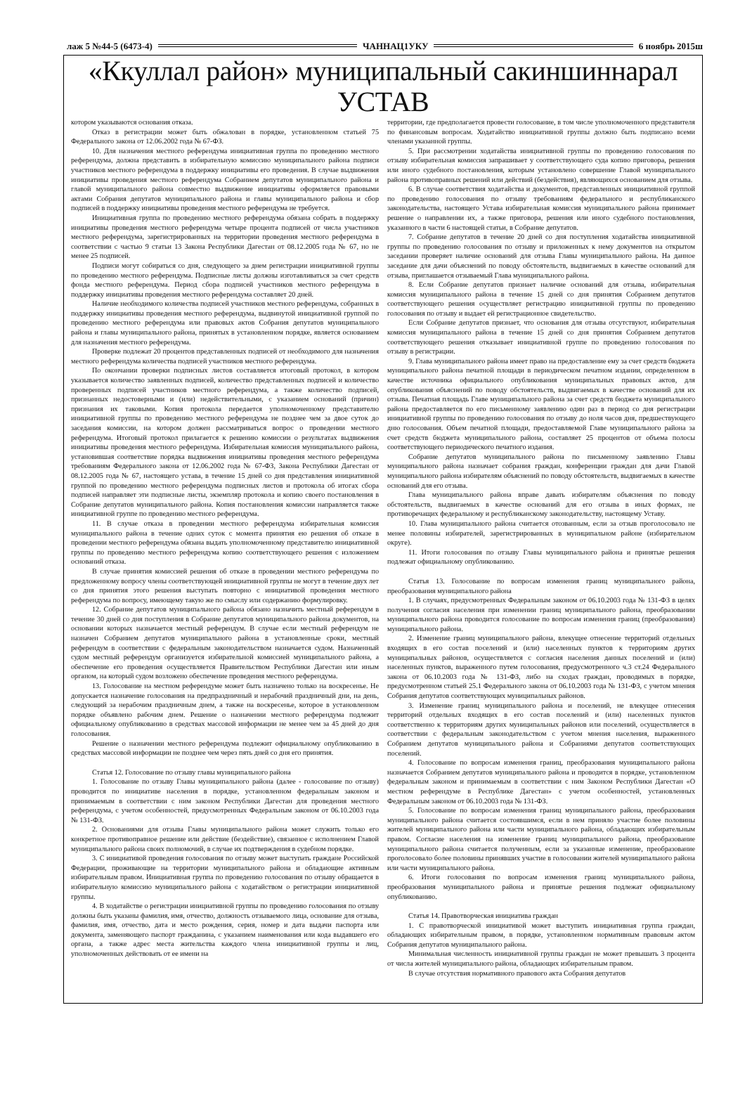лаж 5 №44-5 (6473-4) ЧАННАЦ1УКУ 6 ноябрь 2015ш
«Ккуллал район» муниципальный сакиншиннарал УСТАВ
котором указываются основания отказа.
Отказ в регистрации может быть обжалован в порядке, установленном статьей 75 Федерального закона от 12.06.2002 года № 67-ФЗ.
10. Для назначения местного референдума инициативная группа по проведению местного референдума, должна представить в избирательную комиссию муниципального района подписи участников местного референдума в поддержку инициативы его проведения. В случае выдвижения инициативы проведения местного референдума Собранием депутатов муниципального района и главой муниципального района совместно выдвижение инициативы оформляется правовыми актами Собрания депутатов муниципального района и главы муниципального района и сбор подписей в поддержку инициативы проведения местного референдума не требуется.
Инициативная группа по проведению местного референдума обязана собрать в поддержку инициативы проведения местного референдума четыре процента подписей от числа участников местного референдума, зарегистрированных на территории проведения местного референдума в соответствии с частью 9 статьи 13 Закона Республики Дагестан от 08.12.2005 года № 67, но не менее 25 подписей.
Подписи могут собираться со дня, следующего за днем регистрации инициативной группы по проведению местного референдума. Подписные листы должны изготавливаться за счет средств фонда местного референдума. Период сбора подписей участников местного референдума в поддержку инициативы проведения местного референдума составляет 20 дней.
Наличие необходимого количества подписей участников местного референдума, собранных в поддержку инициативы проведения местного референдума, выдвинутой инициативной группой по проведению местного референдума или правовых актов Собрания депутатов муниципального района и главы муниципального района, принятых в установленном порядке, является основанием для назначения местного референдума.
Проверке подлежат 20 процентов представленных подписей от необходимого для назначения местного референдума количества подписей участников местного референдума.
По окончании проверки подписных листов составляется итоговый протокол, в котором указывается количество заявленных подписей, количество представленных подписей и количество проверенных подписей участников местного референдума, а также количество подписей, признанных недостоверными и (или) недействительными, с указанием оснований (причин) признания их таковыми. Копия протокола передается уполномоченному представителю инициативной группы по проведению местного референдума не позднее чем за двое суток до заседания комиссии, на котором должен рассматриваться вопрос о проведении местного референдума. Итоговый протокол прилагается к решению комиссии о результатах выдвижения инициативы проведения местного референдума. Избирательная комиссия муниципального района, установившая соответствие порядка выдвижения инициативы проведения местного референдума требованиям Федерального закона от 12.06.2002 года № 67-ФЗ, Закона Республики Дагестан от 08.12.2005 года № 67, настоящего устава, в течение 15 дней со дня представления инициативной группой по проведению местного референдума подписных листов и протокола об итогах сбора подписей направляет эти подписные листы, экземпляр протокола и копию своего постановления в Собрание депутатов муниципального района. Копия постановления комиссии направляется также инициативной группе по проведению местного референдума.
11. В случае отказа в проведении местного референдума избирательная комиссия муниципального района в течение одних суток с момента принятия ею решения об отказе в проведении местного референдума обязана выдать уполномоченному представителю инициативной группы по проведению местного референдума копию соответствующего решения с изложением оснований отказа.
В случае принятия комиссией решения об отказе в проведении местного референдума по предложенному вопросу члены соответствующей инициативной группы не могут в течение двух лет со дня принятия этого решения выступать повторно с инициативой проведения местного референдума по вопросу, имеющему такую же по смыслу или содержанию формулировку.
12. Собрание депутатов муниципального района обязано назначить местный референдум в течение 30 дней со дня поступления в Собрание депутатов муниципального района документов, на основании которых назначается местный референдум. В случае если местный референдум не назначен Собранием депутатов муниципального района в установленные сроки, местный референдум в соответствии с федеральным законодательством назначается судом. Назначенный судом местный референдум организуется избирательной комиссией муниципального района, а обеспечение его проведения осуществляется Правительством Республики Дагестан или иным органом, на который судом возложено обеспечение проведения местного референдума.
13. Голосование на местном референдуме может быть назначено только на воскресенье. Не допускается назначение голосования на предпраздничный и нерабочий праздничный дни, на день, следующий за нерабочим праздничным днем, а также на воскресенье, которое в установленном порядке объявлено рабочим днем. Решение о назначении местного референдума подлежит официальному опубликованию в средствах массовой информации не менее чем за 45 дней до дня голосования.
Решение о назначении местного референдума подлежит официальному опубликованию в средствах массовой информации не позднее чем через пять дней со дня его принятия.
Статья 12. Голосование по отзыву главы муниципального района
1. Голосование по отзыву Главы муниципального района (далее - голосование по отзыву) проводится по инициативе населения в порядке, установленном федеральным законом и принимаемым в соответствии с ним законом Республики Дагестан для проведения местного референдума, с учетом особенностей, предусмотренных Федеральным законом от 06.10.2003 года № 131-ФЗ.
2. Основаниями для отзыва Главы муниципального района может служить только его конкретное противоправное решение или действие (бездействие), связанное с исполнением Главой муниципального района своих полномочий, в случае их подтверждения в судебном порядке.
3. С инициативой проведения голосования по отзыву может выступать граждане Российской Федерации, проживающие на территории муниципального района и обладающие активным избирательным правом. Инициативная группа по проведению голосования по отзыву обращается в избирательную комиссию муниципального района с ходатайством о регистрации инициативной группы.
4. В ходатайстве о регистрации инициативной группы по проведению голосования по отзыву должны быть указаны фамилия, имя, отчество, должность отзываемого лица, основание для отзыва, фамилия, имя, отчество, дата и место рождения, серия, номер и дата выдачи паспорта или документа, заменяющего паспорт гражданина, с указанием наименования или кода выдавшего его органа, а также адрес места жительства каждого члена инициативной группы и лиц, уполномоченных действовать от ее имени на
территории, где предполагается провести голосование, в том числе уполномоченного представителя по финансовым вопросам. Ходатайство инициативной группы должно быть подписано всеми членами указанной группы.
5. При рассмотрении ходатайства инициативной группы по проведению голосования по отзыву избирательная комиссия запрашивает у соответствующего суда копию приговора, решения или иного судебного постановления, которым установлено совершение Главой муниципального района противоправных решений или действий (бездействия), являющихся основанием для отзыва.
6. В случае соответствия ходатайства и документов, представленных инициативной группой по проведению голосования по отзыву требованиям федерального и республиканского законодательства, настоящего Устава избирательная комиссия муниципального района принимает решение о направлении их, а также приговора, решения или иного судебного постановления, указанного в части 6 настоящей статьи, в Собрание депутатов.
7. Собрание депутатов в течение 20 дней со дня поступления ходатайства инициативной группы по проведению голосования по отзыву и приложенных к нему документов на открытом заседании проверяет наличие оснований для отзыва Главы муниципального района. На данное заседание для дачи объяснений по поводу обстоятельств, выдвигаемых в качестве оснований для отзыва, приглашается отзываемый Глава муниципального района.
8. Если Собрание депутатов признает наличие оснований для отзыва, избирательная комиссия муниципального района в течение 15 дней со дня принятия Собранием депутатов соответствующего решения осуществляет регистрацию инициативной группы по проведению голосования по отзыву и выдает ей регистрационное свидетельство.
Если Собрание депутатов признает, что основания для отзыва отсутствуют, избирательная комиссия муниципального района в течение 15 дней со дня принятия Собранием депутатов соответствующего решения отказывает инициативной группе по проведению голосования по отзыву в регистрации.
9. Глава муниципального района имеет право на предоставление ему за счет средств бюджета муниципального района печатной площади в периодическом печатном издании, определенном в качестве источника официального опубликования муниципальных правовых актов, для опубликования объяснений по поводу обстоятельств, выдвигаемых в качестве оснований для их отзыва. Печатная площадь Главе муниципального района за счет средств бюджета муниципального района предоставляется по его письменному заявлению один раз в период со дня регистрации инициативной группы по проведению голосования по отзыву до ноля часов дня, предшествующего дню голосования. Объем печатной площади, предоставляемой Главе муниципального района за счет средств бюджета муниципального района, составляет 25 процентов от объема полосы соответствующего периодического печатного издания.
Собрание депутатов муниципального района по письменному заявлению Главы муниципального района назначает собрания граждан, конференции граждан для дачи Главой муниципального района избирателям объяснений по поводу обстоятельств, выдвигаемых в качестве оснований для его отзыва.
Глава муниципального района вправе давать избирателям объяснения по поводу обстоятельств, выдвигаемых в качестве оснований для его отзыва в иных формах, не противоречащих федеральному и республиканскому законодательству, настоящему Уставу.
10. Глава муниципального района считается отозванным, если за отзыв проголосовало не менее половины избирателей, зарегистрированных в муниципальном районе (избирательном округе).
11. Итоги голосования по отзыву Главы муниципального района и принятые решения подлежат официальному опубликованию.
Статья 13. Голосование по вопросам изменения границ муниципального района, преобразования муниципального района
1. В случаях, предусмотренных Федеральным законом от 06.10.2003 года № 131-ФЗ в целях получения согласия населения при изменении границ муниципального района, преобразовании муниципального района проводится голосование по вопросам изменения границ (преобразования) муниципального района.
2. Изменение границ муниципального района, влекущее отнесение территорий отдельных входящих в его состав поселений и (или) населенных пунктов к территориям других муниципальных районов, осуществляется с согласия населения данных поселений и (или) населенных пунктов, выраженного путем голосования, предусмотренного ч.3 ст.24 Федерального закона от 06.10.2003 года № 131-ФЗ, либо на сходах граждан, проводимых в порядке, предусмотренном статьей 25.1 Федерального закона от 06.10.2003 года № 131-ФЗ, с учетом мнения Собрания депутатов соответствующих муниципальных районов.
3. Изменение границ муниципального района и поселений, не влекущее отнесения территорий отдельных входящих в его состав поселений и (или) населенных пунктов соответственно к территориям других муниципальных районов или поселений, осуществляется в соответствии с федеральным законодательством с учетом мнения населения, выраженного Собранием депутатов муниципального района и Собраниями депутатов соответствующих поселений.
4. Голосование по вопросам изменения границ, преобразования муниципального района назначается Собранием депутатов муниципального района и проводится в порядке, установленном федеральным законом и принимаемым в соответствии с ним Законом Республики Дагестан «О местном референдуме в Республике Дагестан» с учетом особенностей, установленных Федеральным законом от 06.10.2003 года № 131-ФЗ.
5. Голосование по вопросам изменения границ муниципального района, преобразования муниципального района считается состоявшимся, если в нем приняло участие более половины жителей муниципального района или части муниципального района, обладающих избирательным правом. Согласие населения на изменение границ муниципального района, преобразование муниципального района считается полученным, если за указанные изменение, преобразование проголосовало более половины принявших участие в голосовании жителей муниципального района или части муниципального района.
6. Итоги голосования по вопросам изменения границ муниципального района, преобразования муниципального района и принятые решения подлежат официальному опубликованию.
Статья 14. Правотворческая инициатива граждан
1. С правотворческой инициативой может выступить инициативная группа граждан, обладающих избирательным правом, в порядке, установленном нормативным правовым актом Собрания депутатов муниципального района.
Минимальная численность инициативной группы граждан не может превышать 3 процента от числа жителей муниципального района, обладающих избирательным правом.
В случае отсутствия нормативного правового акта Собрания депутатов